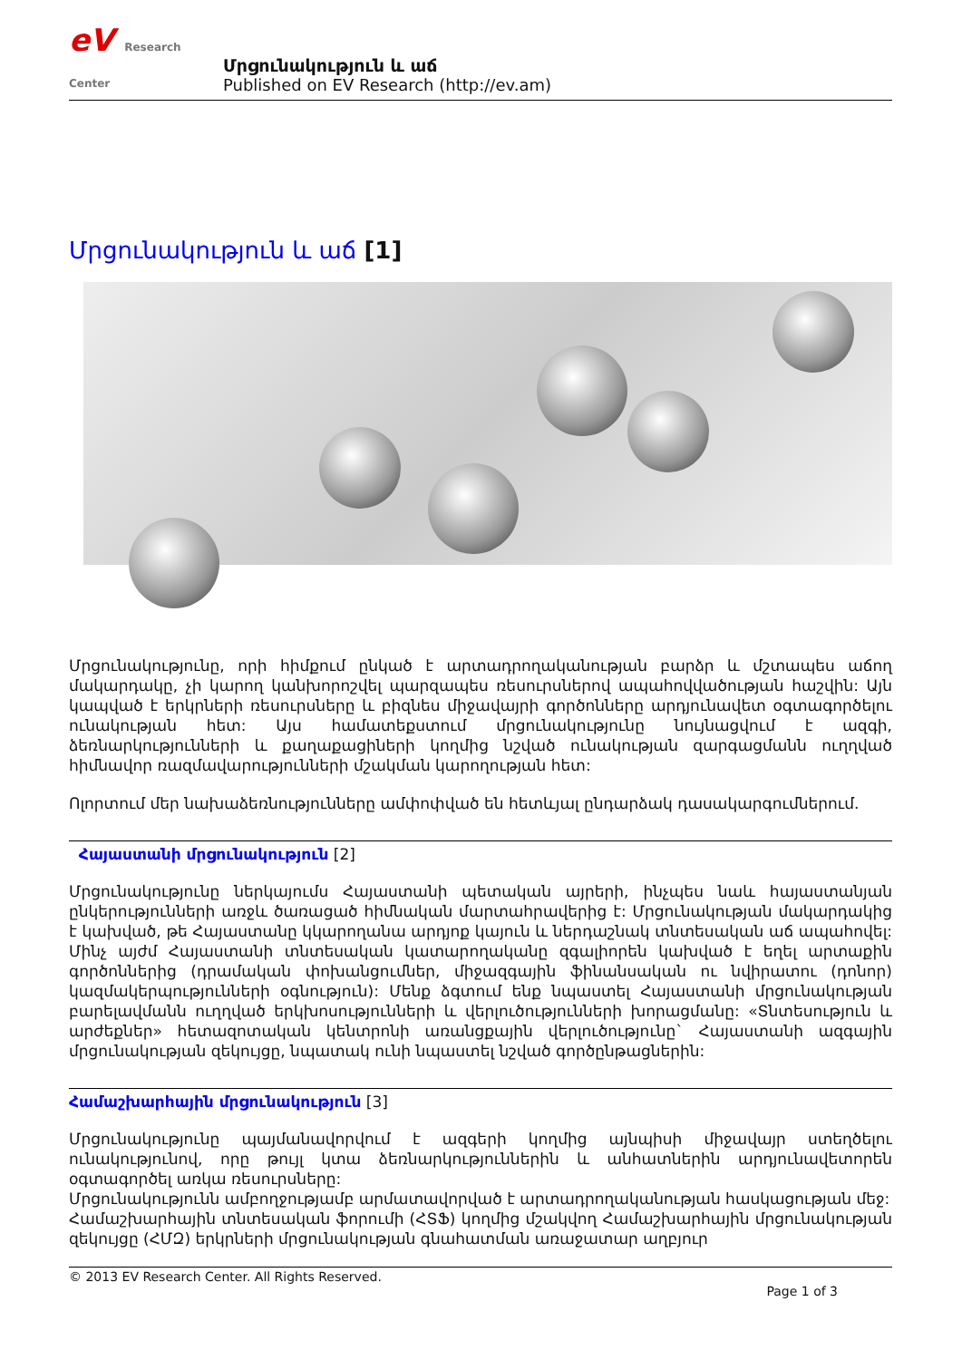eV Research Center
Մրցունակություն և աճ
Published on EV Research (http://ev.am)
Մրցունակություն և աճ [1]
Մրցունակությունը, որի հիմքում ընկած է արտադրողականության բարձր և մշտապես աճող մակարդակը, չի կարող կանխորոշվել պարզապես ռեսուրսներով ապահովվածության հաշվին: Այն կապված է երկրների ռեսուրսները և բիզնես միջավայրի գործոնները արդյունավետ օգտագործելու ունակության հետ: Այս համատեքստում մրցունակությունը նույնացվում է ազգի, ձեռնարկությունների և քաղաքացիների կողմից նշված ունակության զարգացմանն ուղղված հիմնավոր ռազմավարությունների մշակման կարողության հետ:
Ոլորտում մեր նախաձեռնությունները ամփոփված են հետևյալ ընդարձակ դասակարգումներում.
Հայաստանի մրցունակություն [2]
Մրցունակությունը ներկայումս Հայաստանի պետական այրերի, ինչպես նաև հայաստանյան ընկերությունների առջև ծառացած հիմնական մարտահրավերից է: Մրցունակության մակարդակից է կախված, թե Հայաստանը կկարողանա արդյոք կայուն և ներդաշնակ տնտեսական աճ ապահովել: Մինչ այժմ Հայաստանի տնտեսական կատարողականը զգալիորեն կախված է եղել արտաքին գործոններից (դրամական փոխանցումներ, միջազգային ֆինանսական ու նվիրատու (դոնոր) կազմակերպությունների օգնություն): Մենք ձգտում ենք նպաստել Հայաստանի մրցունակության բարելավմանն ուղղված երկխոսությունների և վերլուծությունների խորացմանը: «Տնտեսություն և արժեքներ» հետազոտական կենտրոնի առանցքային վերլուծությունը` Հայաստանի ազգային մրցունակության զեկույցը, նպատակ ունի նպաստել նշված գործընթացներին:
Համաշխարհային մրցունակություն [3]
Մրցունակությունը պայմանավորվում է ազգերի կողմից այնպիսի միջավայր ստեղծելու ունակությունով, որը թույլ կտա ձեռնարկություններին և անհատներին արդյունավետորեն օգտագործել առկա ռեսուրսները:
Մրցունակությունն ամբողջությամբ արմատավորված է արտադրողականության հասկացության մեջ:
Համաշխարհային տնտեսական ֆորումի (ՀՏՖ) կողմից մշակվող Համաշխարհային մրցունակության զեկույցը (ՀՄԶ) երկրների մրցունակության գնահատման առաջատար աղբյուր
© 2013 EV Research Center. All Rights Reserved.
Page 1 of 3